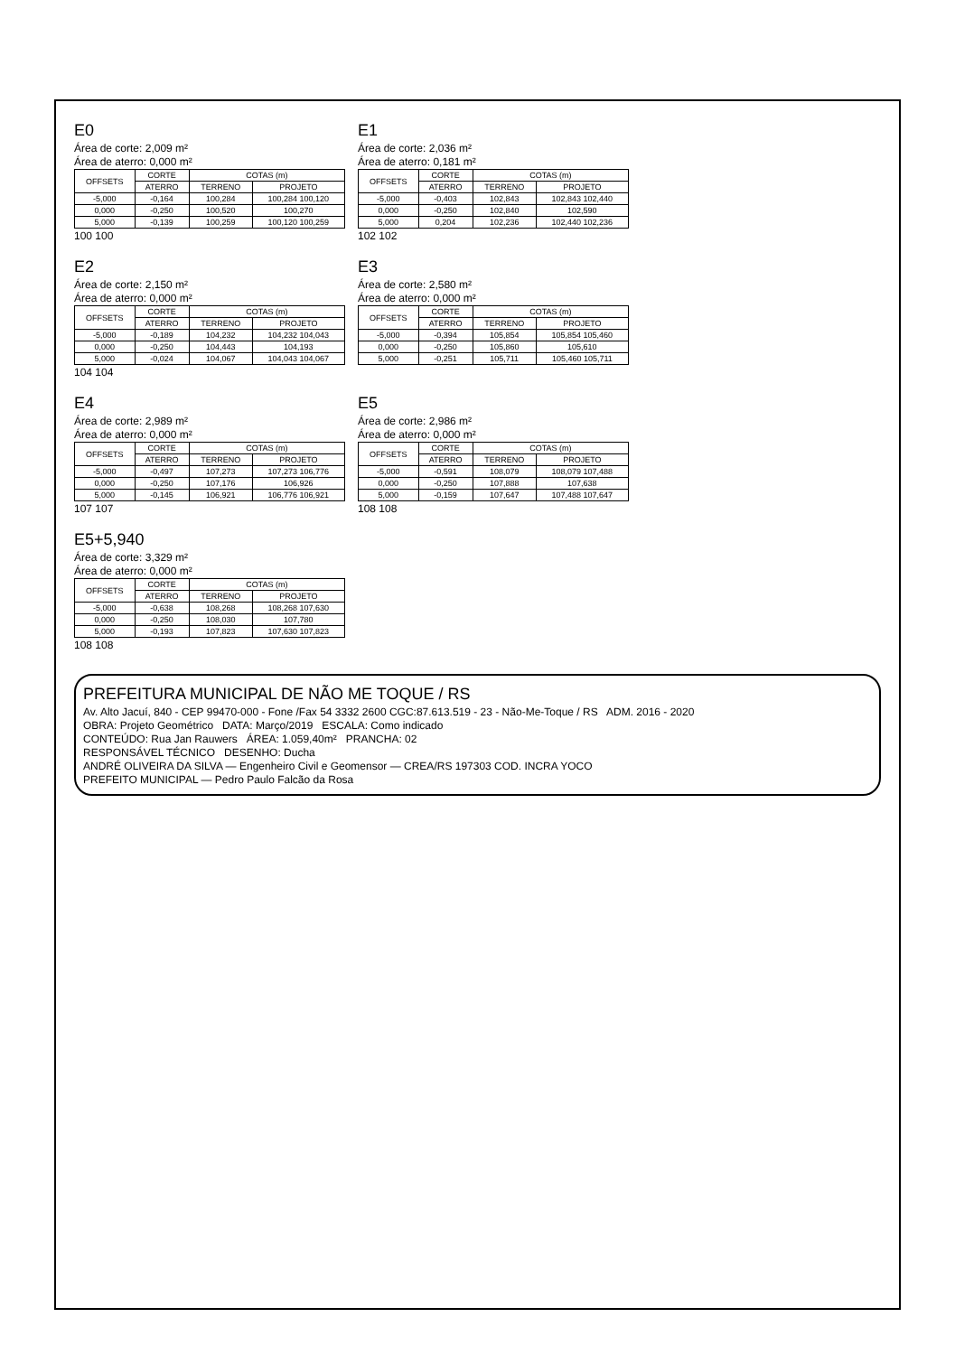E0
Área de corte: 2,009 m²
Área de aterro: 0,000 m²
| OFFSETS | CORTE | COTAS (m) | |
| --- | --- | --- | --- |
| | ATERRO | TERRENO | PROJETO |
| -5,000 | -0,164 | 100,284 | 100,284 100,120 |
| 0,000 | -0,250 | 100,520 | 100,270 |
| 5,000 | -0,139 | 100,259 | 100,120 100,259 |
100 100
E1
Área de corte: 2,036 m²
Área de aterro: 0,181 m²
| OFFSETS | CORTE | COTAS (m) | |
| --- | --- | --- | --- |
| | ATERRO | TERRENO | PROJETO |
| -5,000 | -0,403 | 102,843 | 102,843 102,440 |
| 0,000 | -0,250 | 102,840 | 102,590 |
| 5,000 | 0,204 | 102,236 | 102,440 102,236 |
102 102
E2
Área de corte: 2,150 m²
Área de aterro: 0,000 m²
| OFFSETS | CORTE | COTAS (m) | |
| --- | --- | --- | --- |
| | ATERRO | TERRENO | PROJETO |
| -5,000 | -0,189 | 104,232 | 104,232 104,043 |
| 0,000 | -0,250 | 104,443 | 104,193 |
| 5,000 | -0,024 | 104,067 | 104,043 104,067 |
104 104
E3
Área de corte: 2,580 m²
Área de aterro: 0,000 m²
| OFFSETS | CORTE | COTAS (m) | |
| --- | --- | --- | --- |
| | ATERRO | TERRENO | PROJETO |
| -5,000 | -0,394 | 105,854 | 105,854 105,460 |
| 0,000 | -0,250 | 105,860 | 105,610 |
| 5,000 | -0,251 | 105,711 | 105,460 105,711 |
E4
Área de corte: 2,989 m²
Área de aterro: 0,000 m²
| OFFSETS | CORTE | COTAS (m) | |
| --- | --- | --- | --- |
| | ATERRO | TERRENO | PROJETO |
| -5,000 | -0,497 | 107,273 | 107,273 106,776 |
| 0,000 | -0,250 | 107,176 | 106,926 |
| 5,000 | -0,145 | 106,921 | 106,776 106,921 |
107 107
E5
Área de corte: 2,986 m²
Área de aterro: 0,000 m²
| OFFSETS | CORTE | COTAS (m) | |
| --- | --- | --- | --- |
| | ATERRO | TERRENO | PROJETO |
| -5,000 | -0,591 | 108,079 | 108,079 107,488 |
| 0,000 | -0,250 | 107,888 | 107,638 |
| 5,000 | -0,159 | 107,647 | 107,488 107,647 |
108 108
E5+5,940
Área de corte: 3,329 m²
Área de aterro: 0,000 m²
| OFFSETS | CORTE | COTAS (m) | |
| --- | --- | --- | --- |
| | ATERRO | TERRENO | PROJETO |
| -5,000 | -0,638 | 108,268 | 108,268 107,630 |
| 0,000 | -0,250 | 108,030 | 107,780 |
| 5,000 | -0,193 | 107,823 | 107,630 107,823 |
108 108
PREFEITURA MUNICIPAL DE NÃO ME TOQUE / RS
Av. Alto Jacuí, 840 - CEP 99470-000 - Fone /Fax 54 3332 2600 CGC:87.613.519 - 23 - Não-Me-Toque / RS ADM. 2016 - 2020
OBRA: Projeto Geométrico DATA: Março/2019 ESCALA: Como indicado
CONTEÚDO: Rua Jan Rauwers ÁREA: 1.059,40m² PRANCHA: 02
RESPONSÁVEL TÉCNICO DESENHO: Ducha
ANDRÉ OLIVEIRA DA SILVA — Engenheiro Civil e Geomensor — CREA/RS 197303 COD. INCRA YOCO
PREFEITO MUNICIPAL — Pedro Paulo Falcão da Rosa